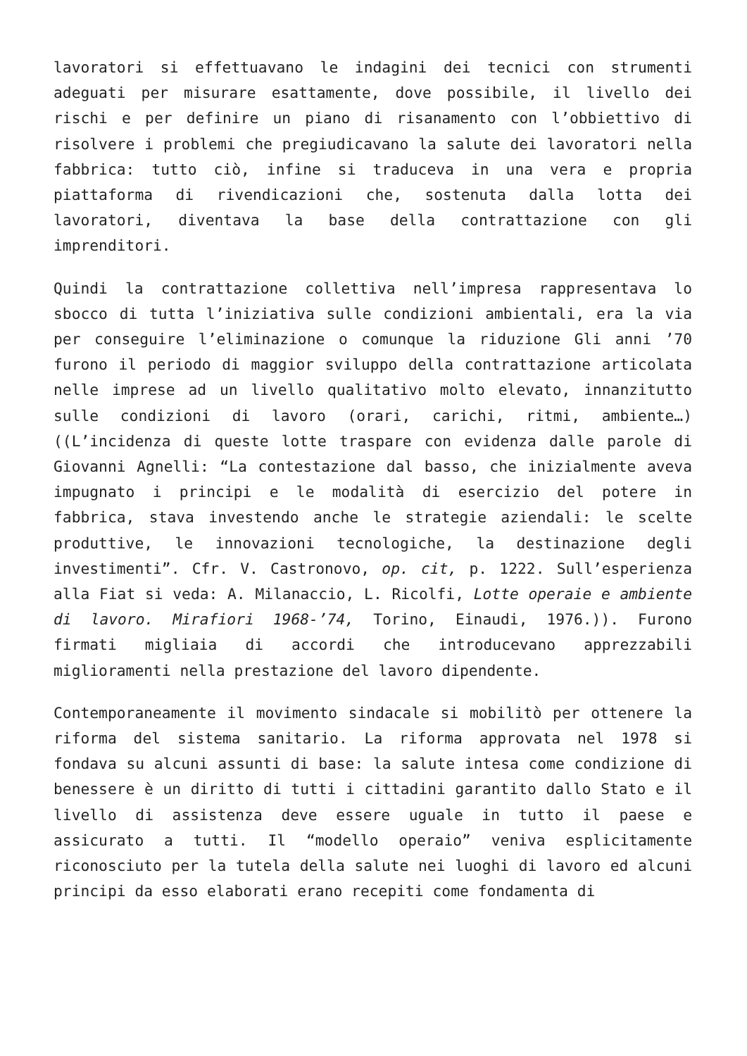lavoratori si effettuavano le indagini dei tecnici con strumenti adeguati per misurare esattamente, dove possibile, il livello dei rischi e per definire un piano di risanamento con l’obbiettivo di risolvere i problemi che pregiudicavano la salute dei lavoratori nella fabbrica: tutto ciò, infine si traduceva in una vera e propria piattaforma di rivendicazioni che, sostenuta dalla lotta dei lavoratori, diventava la base della contrattazione con gli imprenditori.
Quindi la contrattazione collettiva nell’impresa rappresentava lo sbocco di tutta l’iniziativa sulle condizioni ambientali, era la via per conseguire l’eliminazione o comunque la riduzione Gli anni ’70 furono il periodo di maggior sviluppo della contrattazione articolata nelle imprese ad un livello qualitativo molto elevato, innanzitutto sulle condizioni di lavoro (orari, carichi, ritmi, ambiente…)((L’incidenza di queste lotte traspare con evidenza dalle parole di Giovanni Agnelli: “La contestazione dal basso, che inizialmente aveva impugnato i principi e le modalità di esercizio del potere in fabbrica, stava investendo anche le strategie aziendali: le scelte produttive, le innovazioni tecnologiche, la destinazione degli investimenti”. Cfr. V. Castronovo, op. cit, p. 1222. Sull’esperienza alla Fiat si veda: A. Milanaccio, L. Ricolfi, Lotte operaie e ambiente di lavoro. Mirafiori 1968-’74, Torino, Einaudi, 1976.)). Furono firmati migliaia di accordi che introducevano apprezzabili miglioramenti nella prestazione del lavoro dipendente.
Contemporaneamente il movimento sindacale si mobilitò per ottenere la riforma del sistema sanitario. La riforma approvata nel 1978 si fondava su alcuni assunti di base: la salute intesa come condizione di benessere è un diritto di tutti i cittadini garantito dallo Stato e il livello di assistenza deve essere uguale in tutto il paese e assicurato a tutti. Il “modello operaio” veniva esplicitamente riconosciuto per la tutela della salute nei luoghi di lavoro ed alcuni principi da esso elaborati erano recepiti come fondamenta di